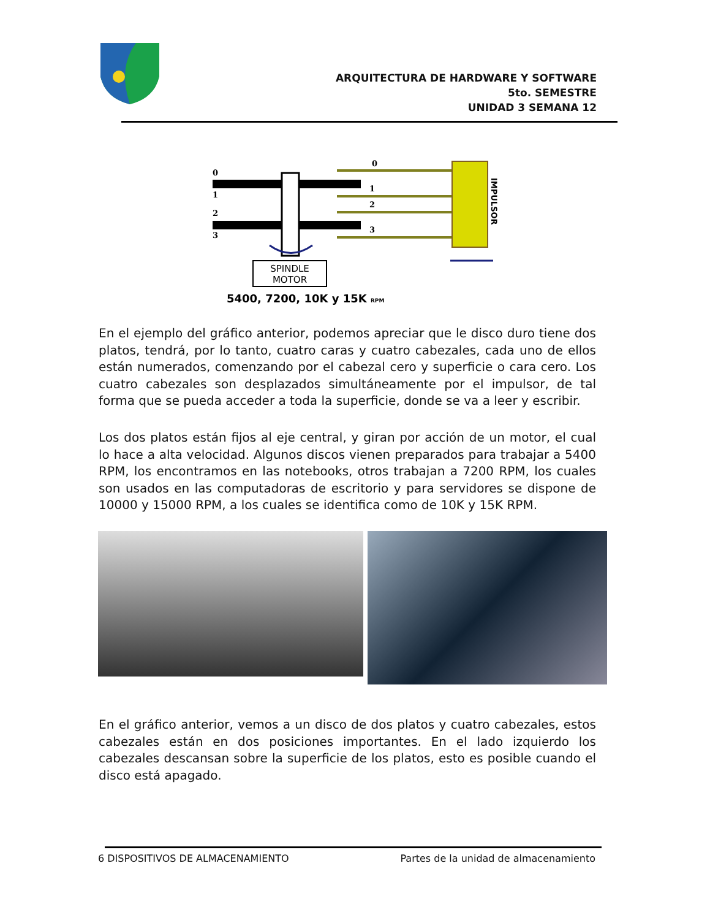ARQUITECTURA DE HARDWARE Y SOFTWARE
5to. SEMESTRE
UNIDAD 3 SEMANA 12
0
1
2
3
0
1
2
3
IMPULSOR
SPINDLE
MOTOR
5400, 7200, 10K y 15K RPM
En el ejemplo del gráfico anterior, podemos apreciar que le disco duro tiene dos platos, tendrá, por lo tanto, cuatro caras y cuatro cabezales, cada uno de ellos están numerados, comenzando por el cabezal cero y superficie o cara cero. Los cuatro cabezales son desplazados simultáneamente por el impulsor, de tal forma que se pueda acceder a toda la superficie, donde se va a leer y escribir.
Los dos platos están fijos al eje central, y giran por acción de un motor, el cual lo hace a alta velocidad. Algunos discos vienen preparados para trabajar a 5400 RPM, los encontramos en las notebooks, otros trabajan a 7200 RPM, los cuales son usados en las computadoras de escritorio y para servidores se dispone de 10000 y 15000 RPM, a los cuales se identifica como de 10K y 15K RPM.
En el gráfico anterior, vemos a un disco de dos platos y cuatro cabezales, estos cabezales están en dos posiciones importantes. En el lado izquierdo los cabezales descansan sobre la superficie de los platos, esto es posible cuando el disco está apagado.
6 DISPOSITIVOS DE ALMACENAMIENTO Partes de la unidad de almacenamiento